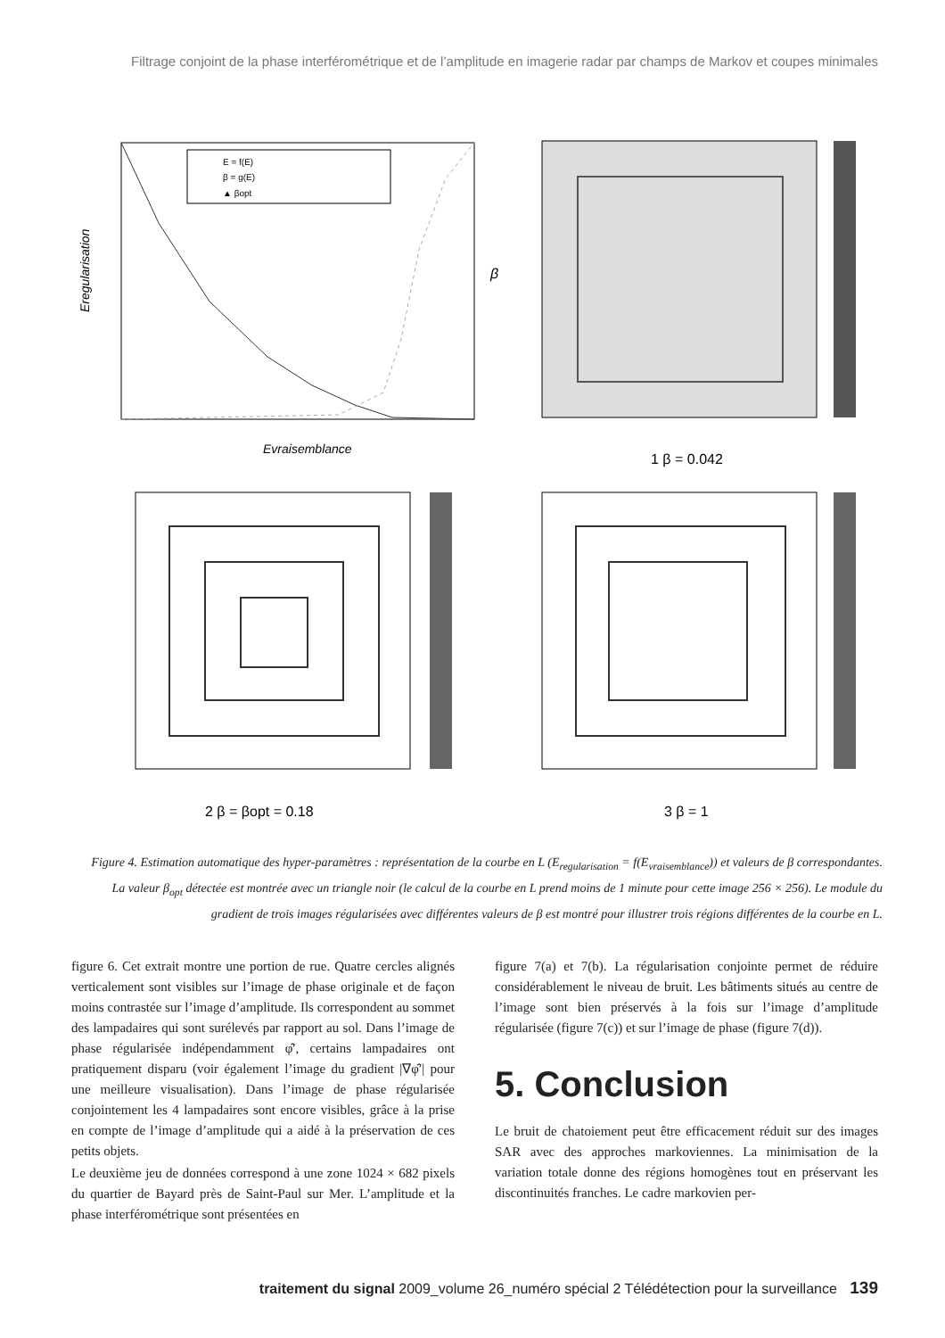Filtrage conjoint de la phase interférométrique et de l’amplitude en imagerie radar par champs de Markov et coupes minimales
Eregularisation
Evraisemblance
β
E = f(E)
β = g(E)
▲ βopt
1 β = 0.042
2 β = βopt = 0.18
3 β = 1
Figure 4. Estimation automatique des hyper-paramètres : représentation de la courbe en L (E<sub>regularisation</sub> = f(E<sub>vraisemblance</sub>)) et valeurs de β correspondantes. La valeur β<sub>opt</sub> détectée est montrée avec un triangle noir (le calcul de la courbe en L prend moins de 1 minute pour cette image 256 × 256). Le module du gradient de trois images régularisées avec différentes valeurs de β est montré pour illustrer trois régions différentes de la courbe en L.
figure 6. Cet extrait montre une portion de rue. Quatre cercles alignés verticalement sont visibles sur l’image de phase originale et de façon moins contrastée sur l’image d’amplitude. Ils correspondent au sommet des lampadaires qui sont surélevés par rapport au sol. Dans l’image de phase régularisée indépendamment φ̂′, certains lampadaires ont pratiquement disparu (voir également l’image du gradient |∇φ̂′| pour une meilleure visualisation). Dans l’image de phase régularisée conjointement les 4 lampadaires sont encore visibles, grâce à la prise en compte de l’image d’amplitude qui a aidé à la préservation de ces petits objets.
Le deuxième jeu de données correspond à une zone 1024 × 682 pixels du quartier de Bayard près de Saint-Paul sur Mer. L’amplitude et la phase interférométrique sont présentées en
figure 7(a) et 7(b). La régularisation conjointe permet de réduire considérablement le niveau de bruit. Les bâtiments situés au centre de l’image sont bien préservés à la fois sur l’image d’amplitude régularisée (figure 7(c)) et sur l’image de phase (figure 7(d)).
5. Conclusion
Le bruit de chatoiement peut être efficacement réduit sur des images SAR avec des approches markoviennes. La minimisation de la variation totale donne des régions homogènes tout en préservant les discontinuités franches. Le cadre markovien per-
traitement du signal 2009_volume 26_numéro spécial 2 Télédétection pour la surveillance 139